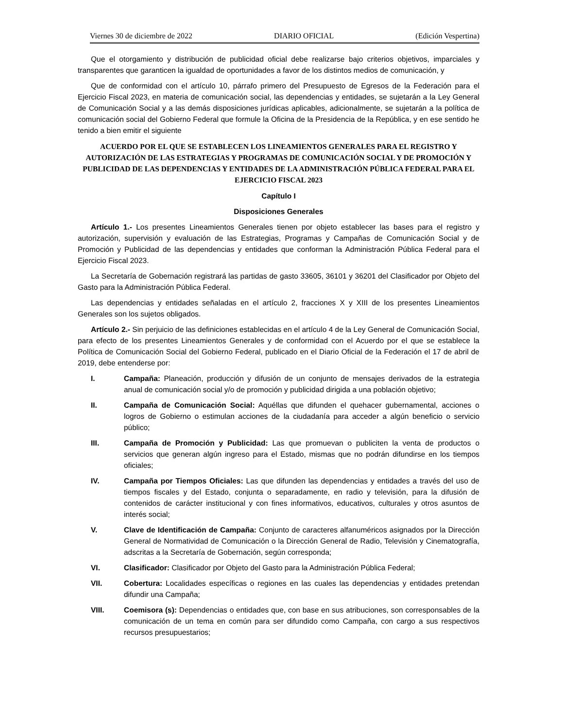Viernes 30 de diciembre de 2022 DIARIO OFICIAL (Edición Vespertina)
Que el otorgamiento y distribución de publicidad oficial debe realizarse bajo criterios objetivos, imparciales y transparentes que garanticen la igualdad de oportunidades a favor de los distintos medios de comunicación, y
Que de conformidad con el artículo 10, párrafo primero del Presupuesto de Egresos de la Federación para el Ejercicio Fiscal 2023, en materia de comunicación social, las dependencias y entidades, se sujetarán a la Ley General de Comunicación Social y a las demás disposiciones jurídicas aplicables, adicionalmente, se sujetarán a la política de comunicación social del Gobierno Federal que formule la Oficina de la Presidencia de la República, y en ese sentido he tenido a bien emitir el siguiente
ACUERDO POR EL QUE SE ESTABLECEN LOS LINEAMIENTOS GENERALES PARA EL REGISTRO Y AUTORIZACIÓN DE LAS ESTRATEGIAS Y PROGRAMAS DE COMUNICACIÓN SOCIAL Y DE PROMOCIÓN Y PUBLICIDAD DE LAS DEPENDENCIAS Y ENTIDADES DE LA ADMINISTRACIÓN PÚBLICA FEDERAL PARA EL EJERCICIO FISCAL 2023
Capítulo I
Disposiciones Generales
Artículo 1.- Los presentes Lineamientos Generales tienen por objeto establecer las bases para el registro y autorización, supervisión y evaluación de las Estrategias, Programas y Campañas de Comunicación Social y de Promoción y Publicidad de las dependencias y entidades que conforman la Administración Pública Federal para el Ejercicio Fiscal 2023.
La Secretaría de Gobernación registrará las partidas de gasto 33605, 36101 y 36201 del Clasificador por Objeto del Gasto para la Administración Pública Federal.
Las dependencias y entidades señaladas en el artículo 2, fracciones X y XIII de los presentes Lineamientos Generales son los sujetos obligados.
Artículo 2.- Sin perjuicio de las definiciones establecidas en el artículo 4 de la Ley General de Comunicación Social, para efecto de los presentes Lineamientos Generales y de conformidad con el Acuerdo por el que se establece la Política de Comunicación Social del Gobierno Federal, publicado en el Diario Oficial de la Federación el 17 de abril de 2019, debe entenderse por:
I. Campaña: Planeación, producción y difusión de un conjunto de mensajes derivados de la estrategia anual de comunicación social y/o de promoción y publicidad dirigida a una población objetivo;
II. Campaña de Comunicación Social: Aquéllas que difunden el quehacer gubernamental, acciones o logros de Gobierno o estimulan acciones de la ciudadanía para acceder a algún beneficio o servicio público;
III. Campaña de Promoción y Publicidad: Las que promuevan o publiciten la venta de productos o servicios que generan algún ingreso para el Estado, mismas que no podrán difundirse en los tiempos oficiales;
IV. Campaña por Tiempos Oficiales: Las que difunden las dependencias y entidades a través del uso de tiempos fiscales y del Estado, conjunta o separadamente, en radio y televisión, para la difusión de contenidos de carácter institucional y con fines informativos, educativos, culturales y otros asuntos de interés social;
V. Clave de Identificación de Campaña: Conjunto de caracteres alfanuméricos asignados por la Dirección General de Normatividad de Comunicación o la Dirección General de Radio, Televisión y Cinematografía, adscritas a la Secretaría de Gobernación, según corresponda;
VI. Clasificador: Clasificador por Objeto del Gasto para la Administración Pública Federal;
VII. Cobertura: Localidades específicas o regiones en las cuales las dependencias y entidades pretendan difundir una Campaña;
VIII. Coemisora (s): Dependencias o entidades que, con base en sus atribuciones, son corresponsables de la comunicación de un tema en común para ser difundido como Campaña, con cargo a sus respectivos recursos presupuestarios;